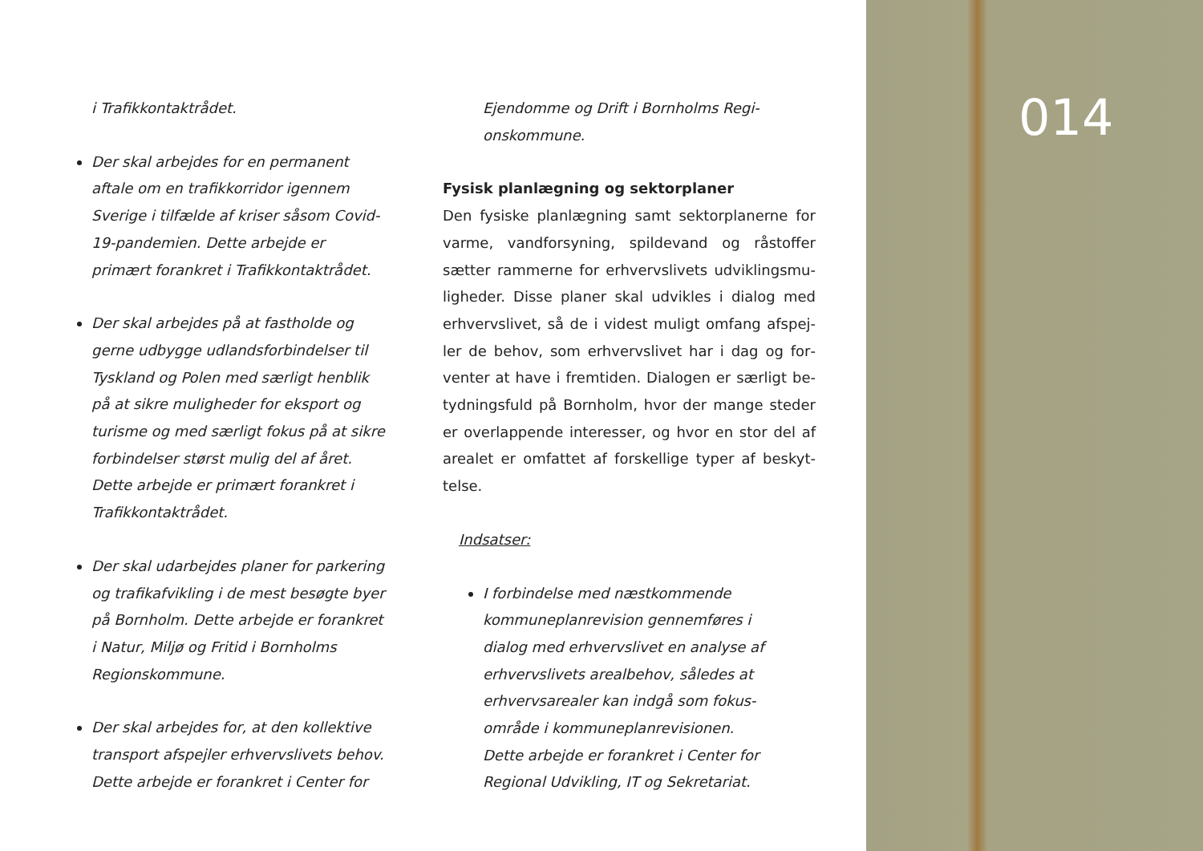i Trafikkontaktrådet.
Der skal arbejdes for en permanent aftale om en trafikkorridor igennem Sverige i tilfælde af kriser såsom Co­vid-19-pandemien. Dette arbejde er primært forankret i Trafikkontaktrådet.
Der skal arbejdes på at fastholde og gerne udbygge udlandsforbindelser til Tyskland og Polen med særligt henblik på at sikre muligheder for eksport og turisme og med særligt fokus på at sik­re forbindelser størst mulig del af året. Dette arbejde er primært forankret i Trafikkontaktrådet.
Der skal udarbejdes planer for parke­ring og trafikafvikling i de mest be­søgte byer på Bornholm. Dette arbejde er forankret i Natur, Miljø og Fritid i Bornholms Regionskommune.
Der skal arbejdes for, at den kollektive transport afspejler erhvervslivets behov. Dette arbejde er forankret i Center for
Ejendomme og Drift i Bornholms Regi­onskommune.
Fysisk planlægning og sektorplaner
Den fysiske planlægning samt sektorplanerne for varme, vandforsyning, spildevand og råstoffer sætter rammerne for erhvervslivets udviklingsmu­ligheder. Disse planer skal udvikles i dialog med erhvervslivet, så de i videst muligt omfang afspej­ler de behov, som erhvervslivet har i dag og for­venter at have i fremtiden. Dialogen er særligt be­tydningsfuld på Bornholm, hvor der mange steder er overlappende interesser, og hvor en stor del af arealet er omfattet af forskellige typer af beskyt­telse.
Indsatser:
I forbindelse med næstkommende kommuneplanrevision gennemføres i dialog med erhvervslivet en analyse af erhvervslivets arealbehov, således at erhvervsarealer kan indgå som fokus­område i kommuneplanrevisionen. Dette arbejde er forankret i Center for Regional Udvikling, IT og Sekretariat.
014